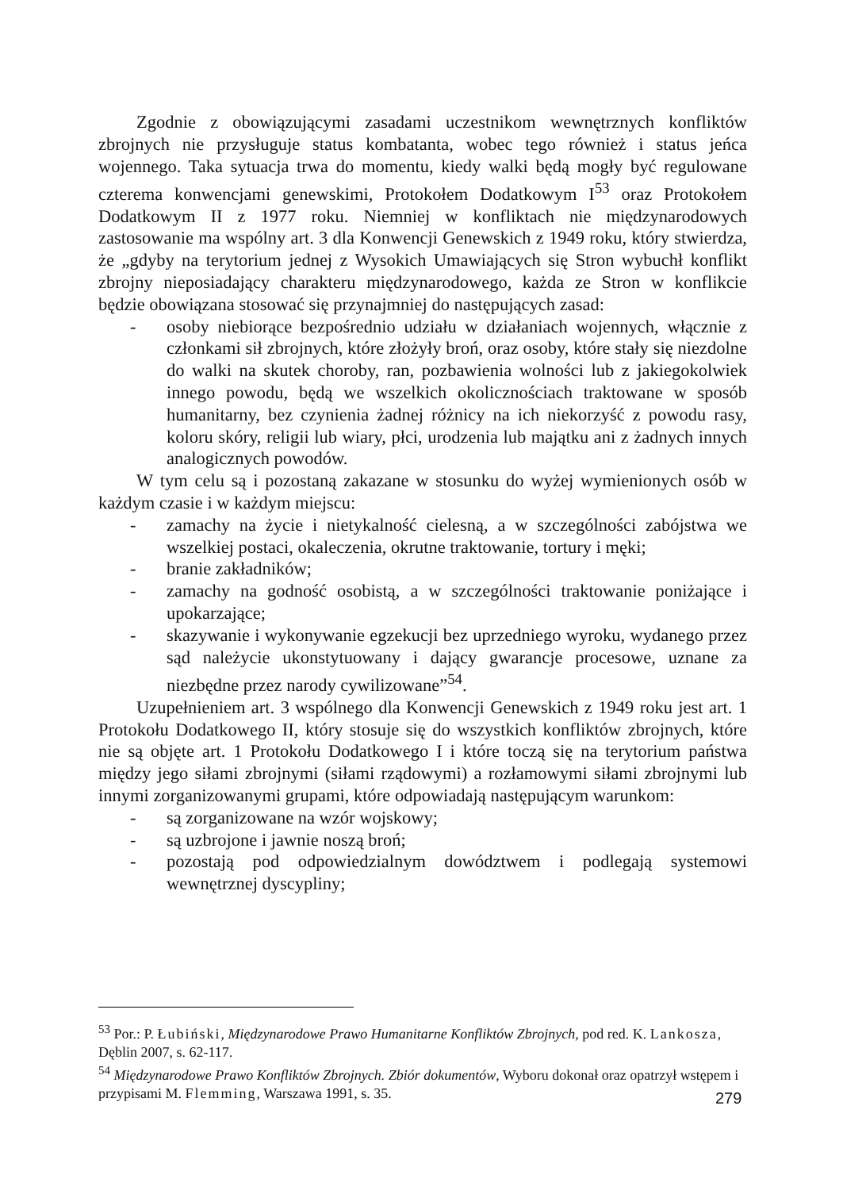Zgodnie z obowiązującymi zasadami uczestnikom wewnętrznych konfliktów zbrojnych nie przysługuje status kombatanta, wobec tego również i status jeńca wojennego. Taka sytuacja trwa do momentu, kiedy walki będą mogły być regulowane czterema konwencjami genewskimi, Protokołem Dodatkowym I<sup>53</sup> oraz Protokołem Dodatkowym II z 1977 roku. Niemniej w konfliktach nie międzynarodowych zastosowanie ma wspólny art. 3 dla Konwencji Genewskich z 1949 roku, który stwierdza, że „gdyby na terytorium jednej z Wysokich Umawiających się Stron wybuchł konflikt zbrojny nieposiadający charakteru międzynarodowego, każda ze Stron w konflikcie będzie obowiązana stosować się przynajmniej do następujących zasad:
- osoby niebiorące bezpośrednio udziału w działaniach wojennych, włącznie z członkami sił zbrojnych, które złożyły broń, oraz osoby, które stały się niezdolne do walki na skutek choroby, ran, pozbawienia wolności lub z jakiegokolwiek innego powodu, będą we wszelkich okolicznościach traktowane w sposób humanitarny, bez czynienia żadnej różnicy na ich niekorzyść z powodu rasy, koloru skóry, religii lub wiary, płci, urodzenia lub majątku ani z żadnych innych analogicznych powodów.
W tym celu są i pozostaną zakazane w stosunku do wyżej wymienionych osób w każdym czasie i w każdym miejscu:
- zamachy na życie i nietykalność cielesną, a w szczególności zabójstwa we wszelkiej postaci, okaleczenia, okrutne traktowanie, tortury i męki;
- branie zakładników;
- zamachy na godność osobistą, a w szczególności traktowanie poniżające i upokarzające;
- skazywanie i wykonywanie egzekucji bez uprzedniego wyroku, wydanego przez sąd należycie ukonstytuowany i dający gwarancje procesowe, uznane za niezbędne przez narody cywilizowane”<sup>54</sup>.
Uzupełnieniem art. 3 wspólnego dla Konwencji Genewskich z 1949 roku jest art. 1 Protokołu Dodatkowego II, który stosuje się do wszystkich konfliktów zbrojnych, które nie są objęte art. 1 Protokołu Dodatkowego I i które toczą się na terytorium państwa między jego siłami zbrojnymi (siłami rządowymi) a rozłamowymi siłami zbrojnymi lub innymi zorganizowanymi grupami, które odpowiadają następującym warunkom:
- są zorganizowane na wzór wojskowy;
- są uzbrojone i jawnie noszą broń;
- pozostają pod odpowiedzialnym dowództwem i podlegają systemowi wewnętrznej dyscypliny;
<sup>53</sup> Por.: P. Łubiński, Międzynarodowe Prawo Humanitarne Konfliktów Zbrojnych, pod red. K. Lankosza, Dęblin 2007, s. 62-117.
<sup>54</sup> Międzynarodowe Prawo Konfliktów Zbrojnych. Zbiór dokumentów, Wyboru dokonał oraz opatrzył wstępem i przypisami M. Flemming, Warszawa 1991, s. 35.
279